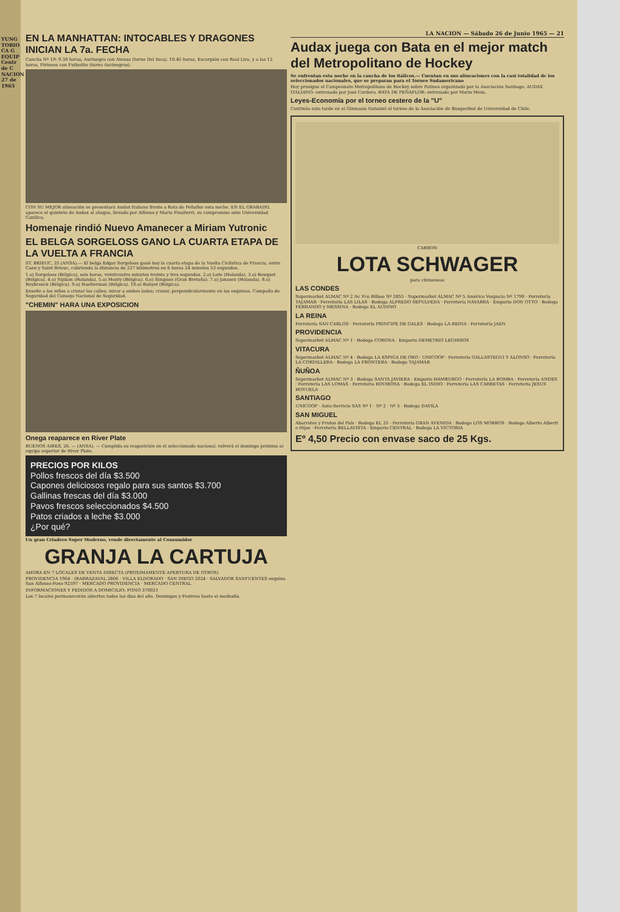YUNG TORIO CA G EQUIP Centr de C NACION 27 de 1965
EN LA MANHATTAN: INTOCABLES Y DRAGONES INICIAN LA 7a. FECHA
Cancha Nº 19: 9.30 horas, Aurinegro con Atenas (turno Del Inca). 10.45 horas, Escorpión con Real Lira, y a las 12 horas, Pirineos con Futbolito (turno Aurinegros).
CON SU MEJOR alineación se presentará Audax Italiano frente a Bata de Peñaflor esta noche. EN EL GRABADO, aparece el quinteto de Audax al ataque, llevado por Alfonso y Mario Finalterri, su compromiso ante Universidad Católica.
Homenaje rindió Nuevo Amanecer a Miriam Yutronic
EL BELGA SORGELOSS GANO LA CUARTA ETAPA DE LA VUELTA A FRANCIA
ST. BRIEUC, 25 (ANSA).— El belga Edgar Sorgeloos ganó hoy la cuarta etapa de la Vuelta Ciclística de Francia, entre Caen y Saint Brieuc, cubriendo la distancia de 227 kilómetros en 6 horas 24 minutos 53 segundos.
1.o) Sorgeloos (Bélgica), seis horas, veinticuatro minutos treinta y tres segundos. 2.o) Lute (Holanda). 3.o) Bouquet (Bélgica). 4.o) Nijdam (Holanda). 5.o) Monty (Bélgica). 6.o) Simpson (Gran Bretaña). 7.o) Janssen (Holanda). 8.o) Reybroeck (Bélgica). 9.o) Haelterman (Bélgica). 10.o) Bahyet (Bélgica).
Enseñe a los niños a cruzar las calles; mirar a ambos lados; cruzar, perpendicularmente en las esquinas. Campaña de Seguridad del Consejo Nacional de Seguridad.
"CHEMIN" HARA UNA EXPOSICION
Onega reaparece en River Plate
BUENOS AIRES, 26. — (ANSA). — Cumplida su reaparición en el seleccionado nacional, volverá el domingo próximo al equipo superior de River Plate.
PRECIOS POR KILOS
Pollos frescos del día $3.500
Capones deliciosos regalo para sus santos $3.700
Gallinas frescas del día $3.000
Pavos frescos seleccionados $4.500
Patos criados a leche $3.000
¿Por qué?
Un gran Criadero Super Moderno, vende directamente al Consumidor
GRANJA LA CARTUJA
AHORA EN 7 LOCALES DE VENTA DIRECTA (PROXIMAMENTE APERTURA DE OTROS)
PROVIDENCIA 1964 · IRARRAZAVAL 2806 · VILLA ELDORADO · SAN DIEGO 2024 · SALVADOR SANFUENTES esquina San Alfonso-Fono 92597 · MERCADO PROVIDENCIA · MERCADO CENTRAL
INFORMACIONES Y PEDIDOS A DOMICILIO: FONO 370021
Los 7 locales permanecerán abiertos todos los días del año. Domingos y Festivos hasta el mediodía
LA NACION — Sábado 26 de Junio 1965 — 21
Audax juega con Bata en el mejor match del Metropolitano de Hockey
Se enfrentan esta noche en la cancha de los itálicos.— Cuentan en sus alineaciones con la casi totalidad de los seleccionados nacionales, que se preparan para el Torneo Sudamericano
Hoy prosigue el Campeonato Metropolitano de Hockey sobre Patines organizado por la Asociación Santiago. AUDAX ITALIANO: entrenado por José Cordero. BATA DE PEÑAFLOR: entrenado por Mario Meza.
Leyes-Economía por el torneo cestero de la "U"
Continúa esta tarde en el Gimnasio Nataniel el torneo de la Asociación de Básquetbol de Universidad de Chile.
CARBON
LOTA SCHWAGER
para chimeneas
LAS CONDES
Supermarket ALMAC Nº 2 Av. Fco Bilbao Nº 2855 · Supermarket ALMAC Nº 5 Américo Vespucio Nº 1790 · Ferretería TAJAMAR · Ferretería LAS LILAS · Bodega ALFREDO SEPULVEDA · Ferretería NAVARRA · Emporio DON OTTO · Bodega FERRANDO y MESSINA · Bodega EL AUDINO
LA REINA
Ferretería SAN CARLOS · Ferretería PRINCIPE DE GALES · Bodega LA REINA · Ferretería JAEN
PROVIDENCIA
Supermarket ALMAC Nº 1 · Bodega CORONA · Emporio DEMETRIO LEGHISOS
VITACURA
Supermarket ALMAC Nº 4 · Bodega LA ESPIGA DE ORO · UNICOOP · Ferretería GALLASTEGUI Y ALONSO · Ferretería LA CORDILLERA · Bodega LA FRONTERA · Bodega TAJAMAR
ÑUÑOA
Supermarket ALMAC Nº 3 · Bodega SANTA JAVIERA · Emporio HAMBURGO · Ferretería LA BOMBA · Ferretería ANDES · Ferretería LAS LOMAS · Ferretería ROVIROSA · Bodega EL INDIO · Ferretería LAS CARRETAS · Ferretería JESUS HOYUELA
SANTIAGO
UNICOOP · Auto-Servicio SAS Nº 1 · Nº 2 · Nº 3 · Bodega DAVILA
SAN MIGUEL
Abarrotes y Frutos del País · Bodega EL 25 · Ferretería GRAN AVENIDA · Bodega LOS MORROS · Bodega Alberto Alberti e Hijos · Ferretería BELLAVISTA · Emporio CENTRAL · Bodega LA VICTORIA
Eº 4,50 Precio con envase saco de 25 Kgs.